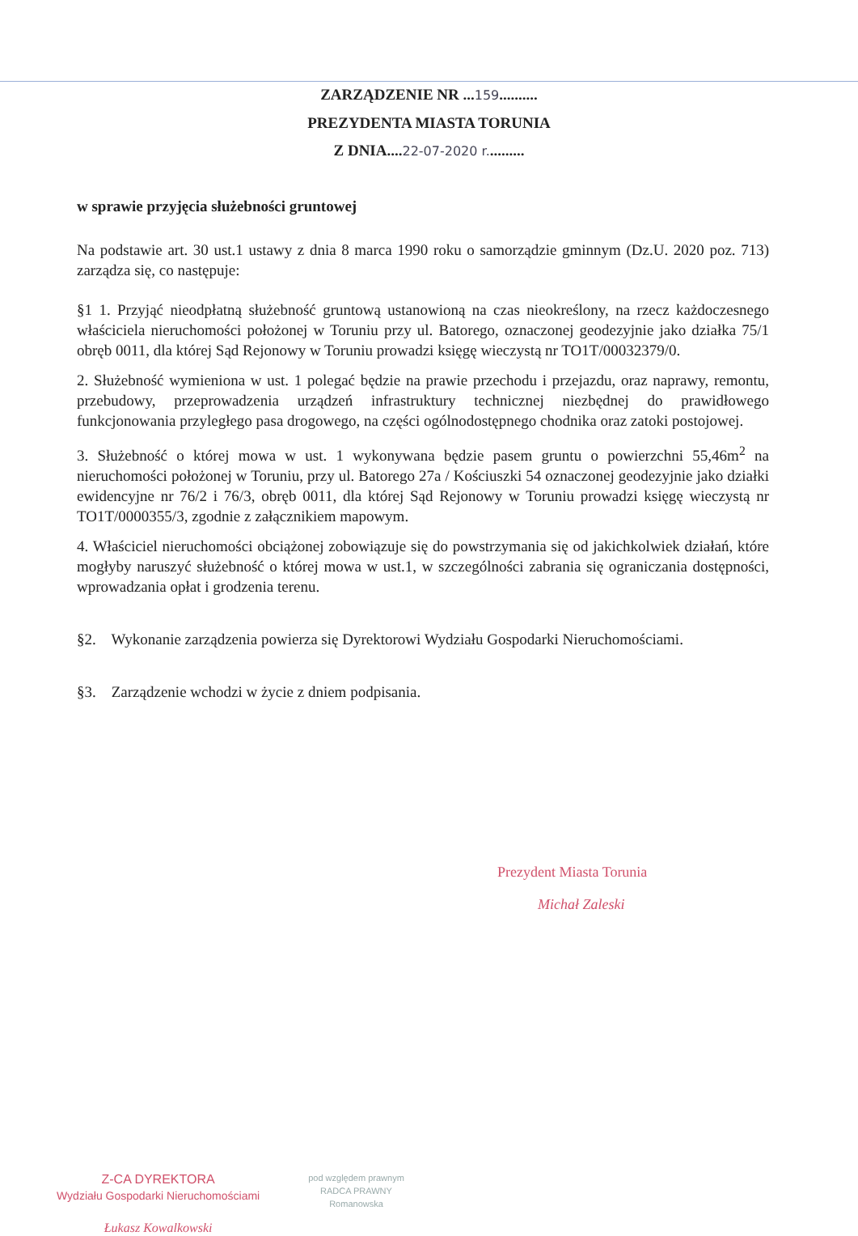ZARZĄDZENIE NR ...159..........
PREZYDENTA MIASTA TORUNIA
Z DNIA....22-07-2020 r..........
w sprawie przyjęcia służebności gruntowej
Na podstawie art. 30 ust.1 ustawy z dnia 8 marca 1990 roku o samorządzie gminnym (Dz.U. 2020 poz. 713) zarządza się, co następuje:
§1 1. Przyjąć nieodpłatną służebność gruntową ustanowioną na czas nieokreślony, na rzecz każdoczesnego właściciela nieruchomości położonej w Toruniu przy ul. Batorego, oznaczonej geodezyjnie jako działka 75/1 obręb 0011, dla której Sąd Rejonowy w Toruniu prowadzi księgę wieczystą nr TO1T/00032379/0.
2. Służebność wymieniona w ust. 1 polegać będzie na prawie przechodu i przejazdu, oraz naprawy, remontu, przebudowy, przeprowadzenia urządzeń infrastruktury technicznej niezbędnej do prawidłowego funkcjonowania przyległego pasa drogowego, na części ogólnodostępnego chodnika oraz zatoki postojowej.
3. Służebność o której mowa w ust. 1 wykonywana będzie pasem gruntu o powierzchni 55,46m<sup>2</sup> na nieruchomości położonej w Toruniu, przy ul. Batorego 27a / Kościuszki 54 oznaczonej geodezyjnie jako działki ewidencyjne nr 76/2 i 76/3, obręb 0011, dla której Sąd Rejonowy w Toruniu prowadzi księgę wieczystą nr TO1T/0000355/3, zgodnie z załącznikiem mapowym.
4. Właściciel nieruchomości obciążonej zobowiązuje się do powstrzymania się od jakichkolwiek działań, które mogłyby naruszyć służebność o której mowa w ust.1, w szczególności zabrania się ograniczania dostępności, wprowadzania opłat i grodzenia terenu.
§2. Wykonanie zarządzenia powierza się Dyrektorowi Wydziału Gospodarki Nieruchomościami.
§3. Zarządzenie wchodzi w życie z dniem podpisania.
Prezydent Miasta Torunia
Michał Zaleski
Z-CA DYREKTORA
Wydziału Gospodarki Nieruchomościami
Łukasz Kowalkowski
pod względem prawnym
RADCA PRAWNY
Romanowska